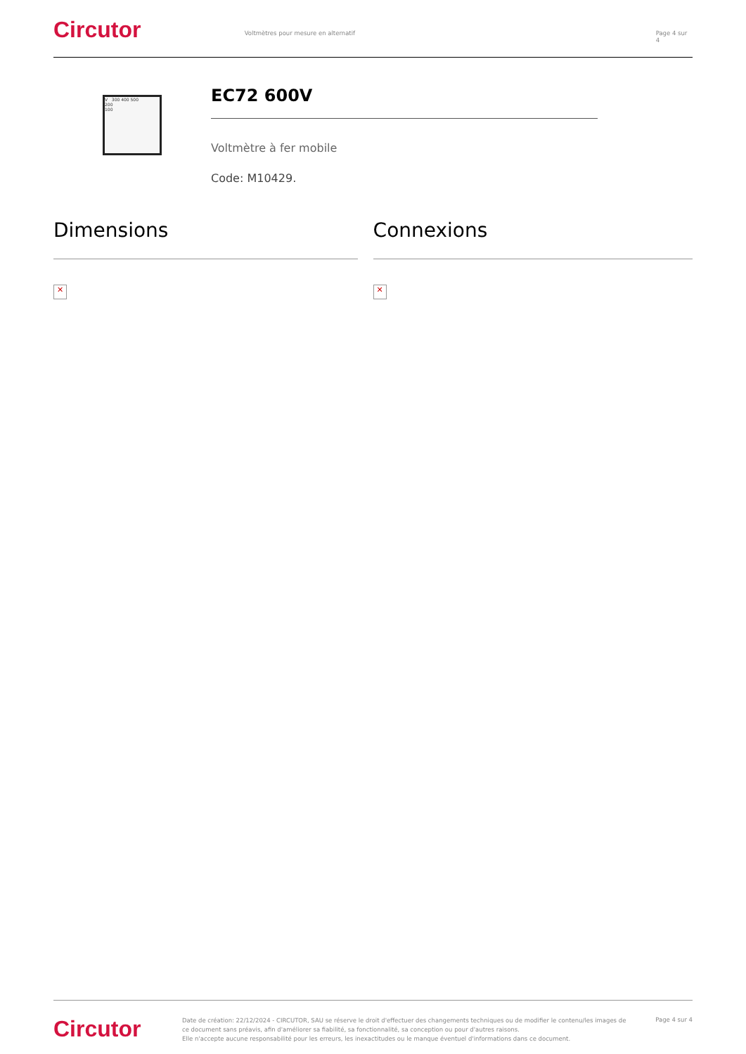Circutor
Voltmètres pour mesure en alternatif Page 4 sur 4
V 300 400 500
200
100
EC72 600V
Voltmètre à fer mobile
Code: M10429.
Dimensions
✕
Connexions
✕
Circutor
Date de création: 22/12/2024 - CIRCUTOR, SAU se réserve le droit d'effectuer des changements techniques ou de modifier le contenu/les images de ce document sans préavis, afin d'améliorer sa fiabilité, sa fonctionnalité, sa conception ou pour d'autres raisons.
Elle n'accepte aucune responsabilité pour les erreurs, les inexactitudes ou le manque éventuel d'informations dans ce document.
Page 4 sur 4